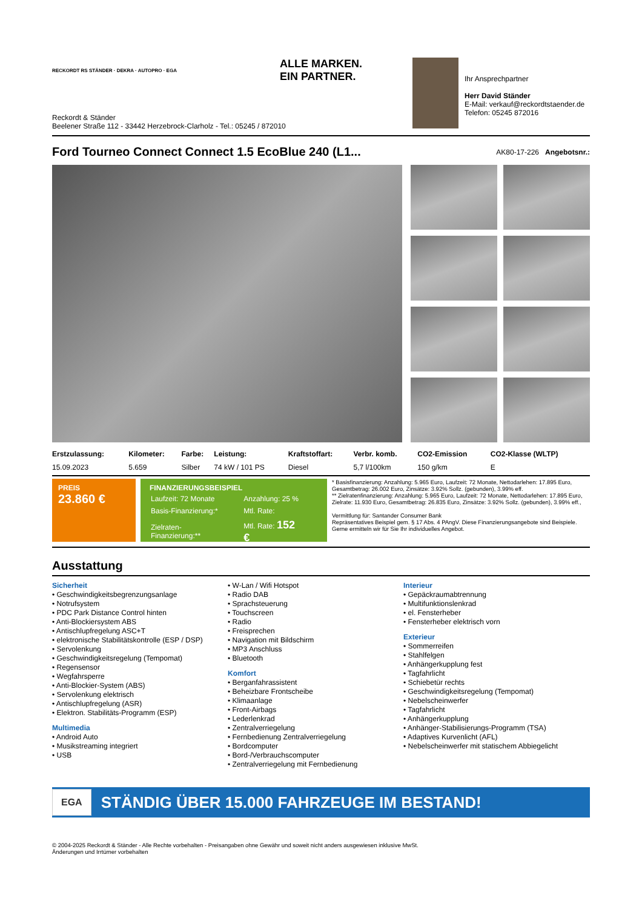RECKORDT RS STÄNDER · DEKRA · AUTOPRO · EGA ALLE MARKEN.
EIN PARTNER.
Reckordt & Ständer
Beelener Straße 112 - 33442 Herzebrock-Clarholz - Tel.: 05245 / 872010
Ihr Ansprechpartner
Herr David Ständer
E-Mail: verkauf@reckordtstaender.de
Telefon: 05245 872016
Ford Tourneo Connect Connect 1.5 EcoBlue 240 (L1...
AK80-17-226 Angebotsnr.:
| Erstzulassung: | Kilometer: | Farbe: | Leistung: | Kraftstoffart: | Verbr. komb. | CO2-Emission | CO2-Klasse (WLTP) |
| --- | --- | --- | --- | --- | --- | --- | --- |
| 15.09.2023 | 5.659 | Silber | 74 kW / 101 PS | Diesel | 5,7 l/100km | 150 g/km | E |
PREIS
23.860 €
FINANZIERUNGSBEISPIEL
| Laufzeit: 72 Monate | Anzahlung: 25 % |
| Basis-Finanzierung:* | Mtl. Rate: |
| Zielraten-Finanzierung:** | Mtl. Rate: 152 € |
* Basisfinanzierung: Anzahlung: 5.965 Euro, Laufzeit: 72 Monate, Nettodarlehen: 17.895 Euro, Gesamtbetrag: 26.002 Euro, Zinsätze: 3.92% Sollz. (gebunden), 3.99% eff.
** Zielratenfinanzierung: Anzahlung: 5.965 Euro, Laufzeit: 72 Monate, Nettodarlehen: 17.895 Euro, Zielrate: 11.930 Euro, Gesamtbetrag: 26.835 Euro, Zinsätze: 3.92% Sollz. (gebunden), 3.99% eff.,
Vermittlung für: Santander Consumer Bank
Repräsentatives Beispiel gem. § 17 Abs. 4 PAngV. Diese Finanzierungsangebote sind Beispiele. Gerne ermitteln wir für Sie Ihr individuelles Angebot.
Ausstattung
Sicherheit
• Geschwindigkeitsbegrenzungsanlage
• Notrufsystem
• PDC Park Distance Control hinten
• Anti-Blockiersystem ABS
• Antischlupfregelung ASC+T
• elektronische Stabilitätskontrolle (ESP / DSP)
• Servolenkung
• Geschwindigkeitsregelung (Tempomat)
• Regensensor
• Wegfahrsperre
• Anti-Blockier-System (ABS)
• Servolenkung elektrisch
• Antischlupfregelung (ASR)
• Elektron. Stabilitäts-Programm (ESP)
Multimedia
• Android Auto
• Musikstreaming integriert
• USB
• W-Lan / Wifi Hotspot
• Radio DAB
• Sprachsteuerung
• Touchscreen
• Radio
• Freisprechen
• Navigation mit Bildschirm
• MP3 Anschluss
• Bluetooth
Komfort
• Berganfahrassistent
• Beheizbare Frontscheibe
• Klimaanlage
• Front-Airbags
• Lederlenkrad
• Zentralverriegelung
• Fernbedienung Zentralverriegelung
• Bordcomputer
• Bord-/Verbrauchscomputer
• Zentralverriegelung mit Fernbedienung
Interieur
• Gepäckraumabtrennung
• Multifunktionslenkrad
• el. Fensterheber
• Fensterheber elektrisch vorn
Exterieur
• Sommerreifen
• Stahlfelgen
• Anhängerkupplung fest
• Tagfahrlicht
• Schiebetür rechts
• Geschwindigkeitsregelung (Tempomat)
• Nebelscheinwerfer
• Tagfahrlicht
• Anhängerkupplung
• Anhänger-Stabilisierungs-Programm (TSA)
• Adaptives Kurvenlicht (AFL)
• Nebelscheinwerfer mit statischem Abbiegelicht
EGA STÄNDIG ÜBER 15.000 FAHRZEUGE IM BESTAND!
© 2004-2025 Reckordt & Ständer - Alle Rechte vorbehalten - Preisangaben ohne Gewähr und soweit nicht anders ausgewiesen inklusive MwSt.
Änderungen und Irrtümer vorbehalten